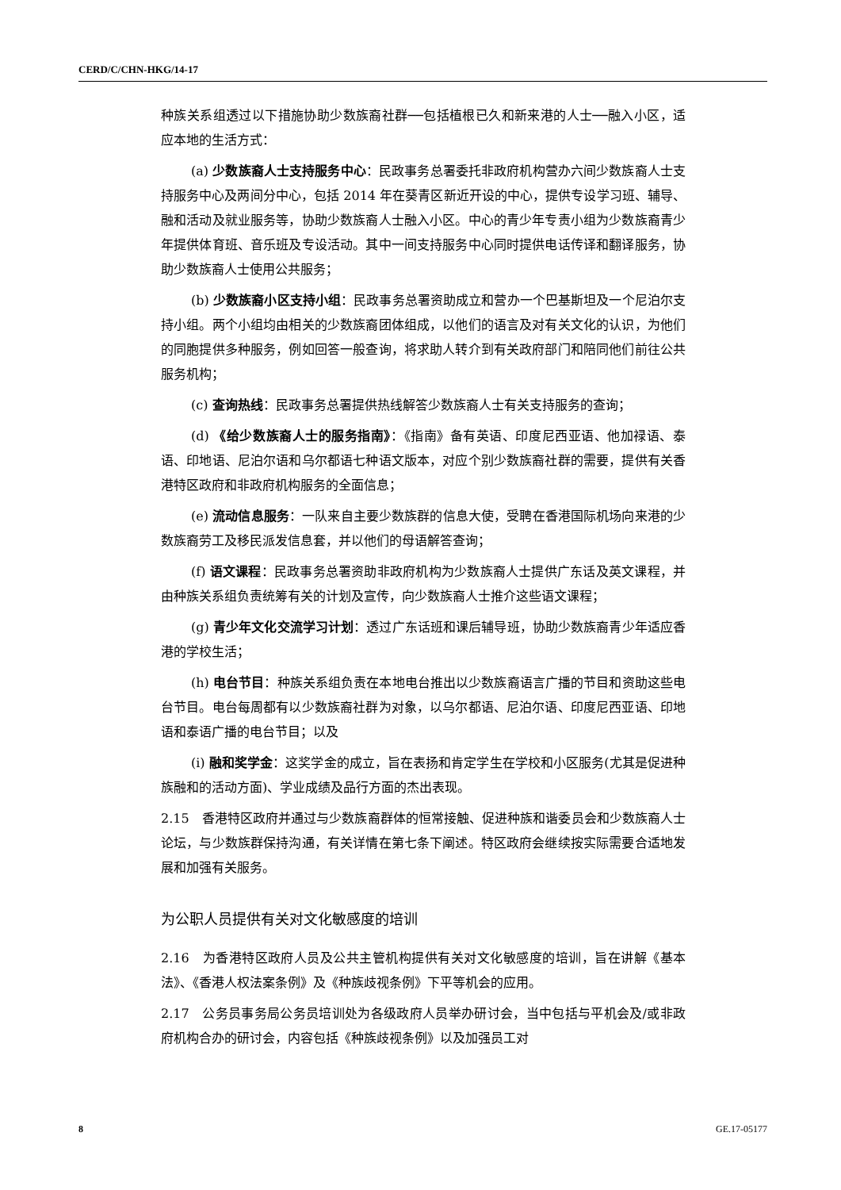CERD/C/CHN-HKG/14-17
种族关系组透过以下措施协助少数族裔社群──包括植根已久和新来港的人士──融入小区，适应本地的生活方式：
(a) 少数族裔人士支持服务中心：民政事务总署委托非政府机构营办六间少数族裔人士支持服务中心及两间分中心，包括 2014 年在葵青区新近开设的中心，提供专设学习班、辅导、融和活动及就业服务等，协助少数族裔人士融入小区。中心的青少年专责小组为少数族裔青少年提供体育班、音乐班及专设活动。其中一间支持服务中心同时提供电话传译和翻译服务，协助少数族裔人士使用公共服务；
(b) 少数族裔小区支持小组：民政事务总署资助成立和营办一个巴基斯坦及一个尼泊尔支持小组。两个小组均由相关的少数族裔团体组成，以他们的语言及对有关文化的认识，为他们的同胞提供多种服务，例如回答一般查询，将求助人转介到有关政府部门和陪同他们前往公共服务机构；
(c) 查询热线：民政事务总署提供热线解答少数族裔人士有关支持服务的查询；
(d) 《给少数族裔人士的服务指南》：《指南》备有英语、印度尼西亚语、他加禄语、泰语、印地语、尼泊尔语和乌尔都语七种语文版本，对应个别少数族裔社群的需要，提供有关香港特区政府和非政府机构服务的全面信息；
(e) 流动信息服务：一队来自主要少数族群的信息大使，受聘在香港国际机场向来港的少数族裔劳工及移民派发信息套，并以他们的母语解答查询；
(f) 语文课程：民政事务总署资助非政府机构为少数族裔人士提供广东话及英文课程，并由种族关系组负责统筹有关的计划及宣传，向少数族裔人士推介这些语文课程；
(g) 青少年文化交流学习计划：透过广东话班和课后辅导班，协助少数族裔青少年适应香港的学校生活；
(h) 电台节目：种族关系组负责在本地电台推出以少数族裔语言广播的节目和资助这些电台节目。电台每周都有以少数族裔社群为对象，以乌尔都语、尼泊尔语、印度尼西亚语、印地语和泰语广播的电台节目；以及
(i) 融和奖学金：这奖学金的成立，旨在表扬和肯定学生在学校和小区服务(尤其是促进种族融和的活动方面)、学业成绩及品行方面的杰出表现。
2.15　香港特区政府并通过与少数族裔群体的恒常接触、促进种族和谐委员会和少数族裔人士论坛，与少数族群保持沟通，有关详情在第七条下阐述。特区政府会继续按实际需要合适地发展和加强有关服务。
为公职人员提供有关对文化敏感度的培训
2.16　为香港特区政府人员及公共主管机构提供有关对文化敏感度的培训，旨在讲解《基本法》、《香港人权法案条例》及《种族歧视条例》下平等机会的应用。
2.17　公务员事务局公务员培训处为各级政府人员举办研讨会，当中包括与平机会及/或非政府机构合办的研讨会，内容包括《种族歧视条例》以及加强员工对
8 GE.17-05177